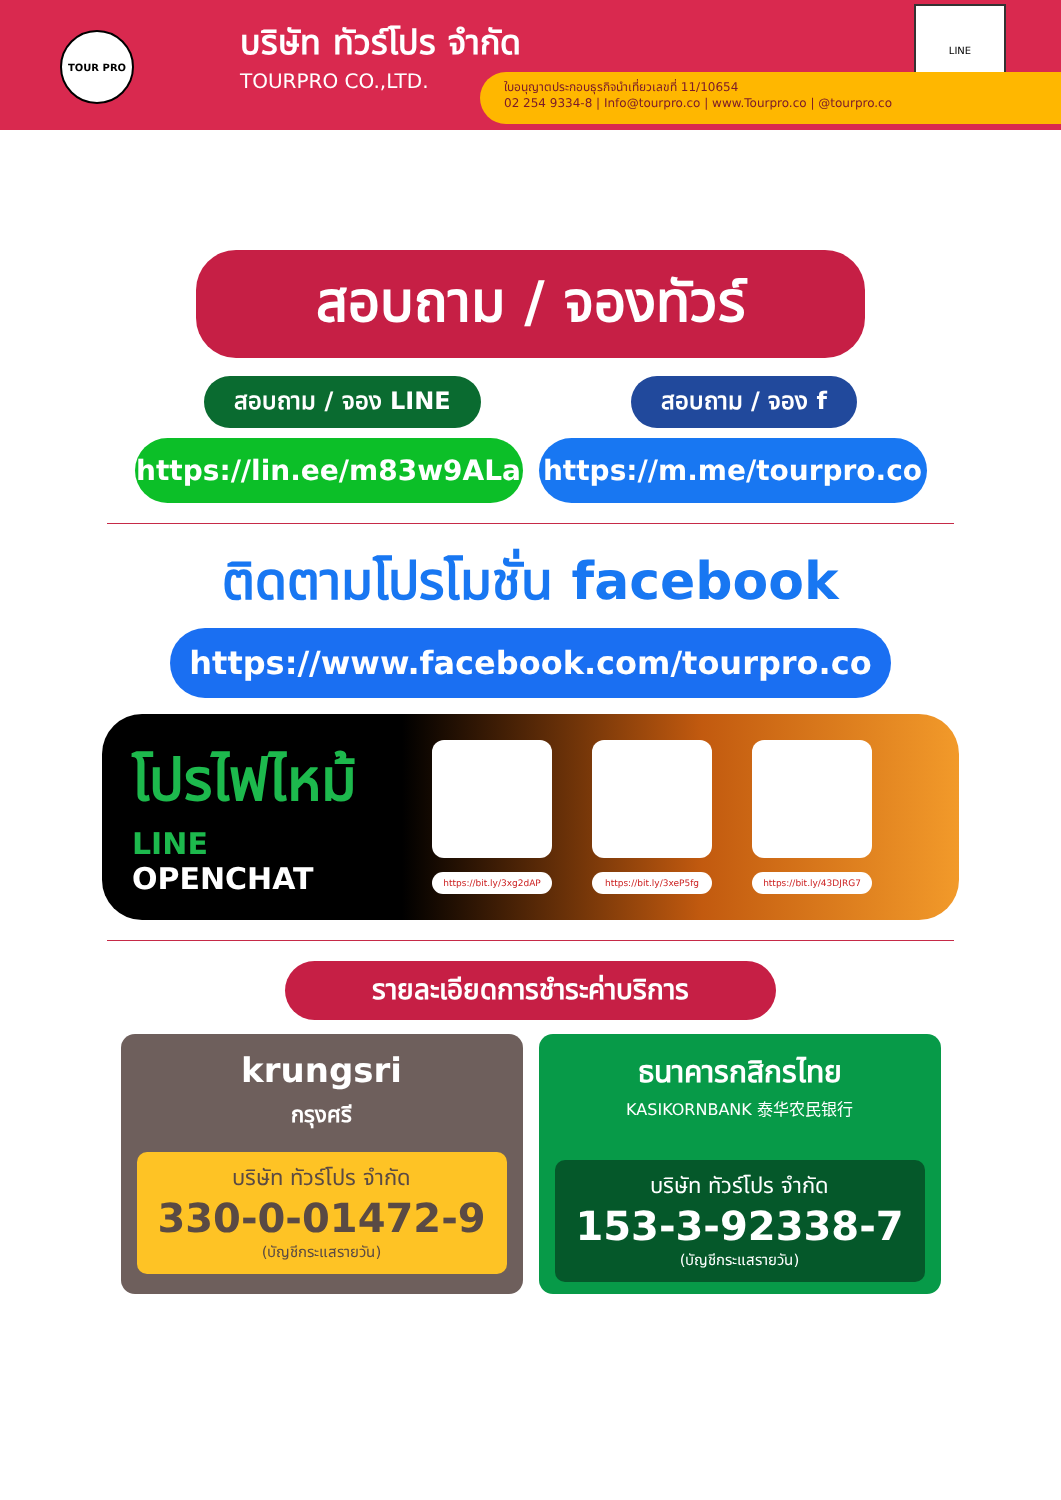TOUR PRO
บริษัท ทัวร์โปร จำกัด
TOURPRO CO.,LTD.
LINE
ใบอนุญาตประกอบธุรกิจนำเที่ยวเลขที่ 11/10654
02 254 9334-8 | Info@tourpro.co | www.Tourpro.co | @tourpro.co
สอบถาม / จองทัวร์
สอบถาม / จอง LINE สอบถาม / จอง f
https://lin.ee/m83w9ALa https://m.me/tourpro.co
ติดตามโปรโมชั่น facebook
https://www.facebook.com/tourpro.co
โปรไฟไหม้
LINE OPENCHAT
https://bit.ly/3xg2dAP
https://bit.ly/3xeP5fg
https://bit.ly/43DJRG7
รายละเอียดการชำระค่าบริการ
krungsri
กรุงศรี
บริษัท ทัวร์โปร จำกัด
330-0-01472-9
(บัญชีกระแสรายวัน)
ธนาคารกสิกรไทย
KASIKORNBANK 泰华农民银行
บริษัท ทัวร์โปร จำกัด
153-3-92338-7
(บัญชีกระแสรายวัน)